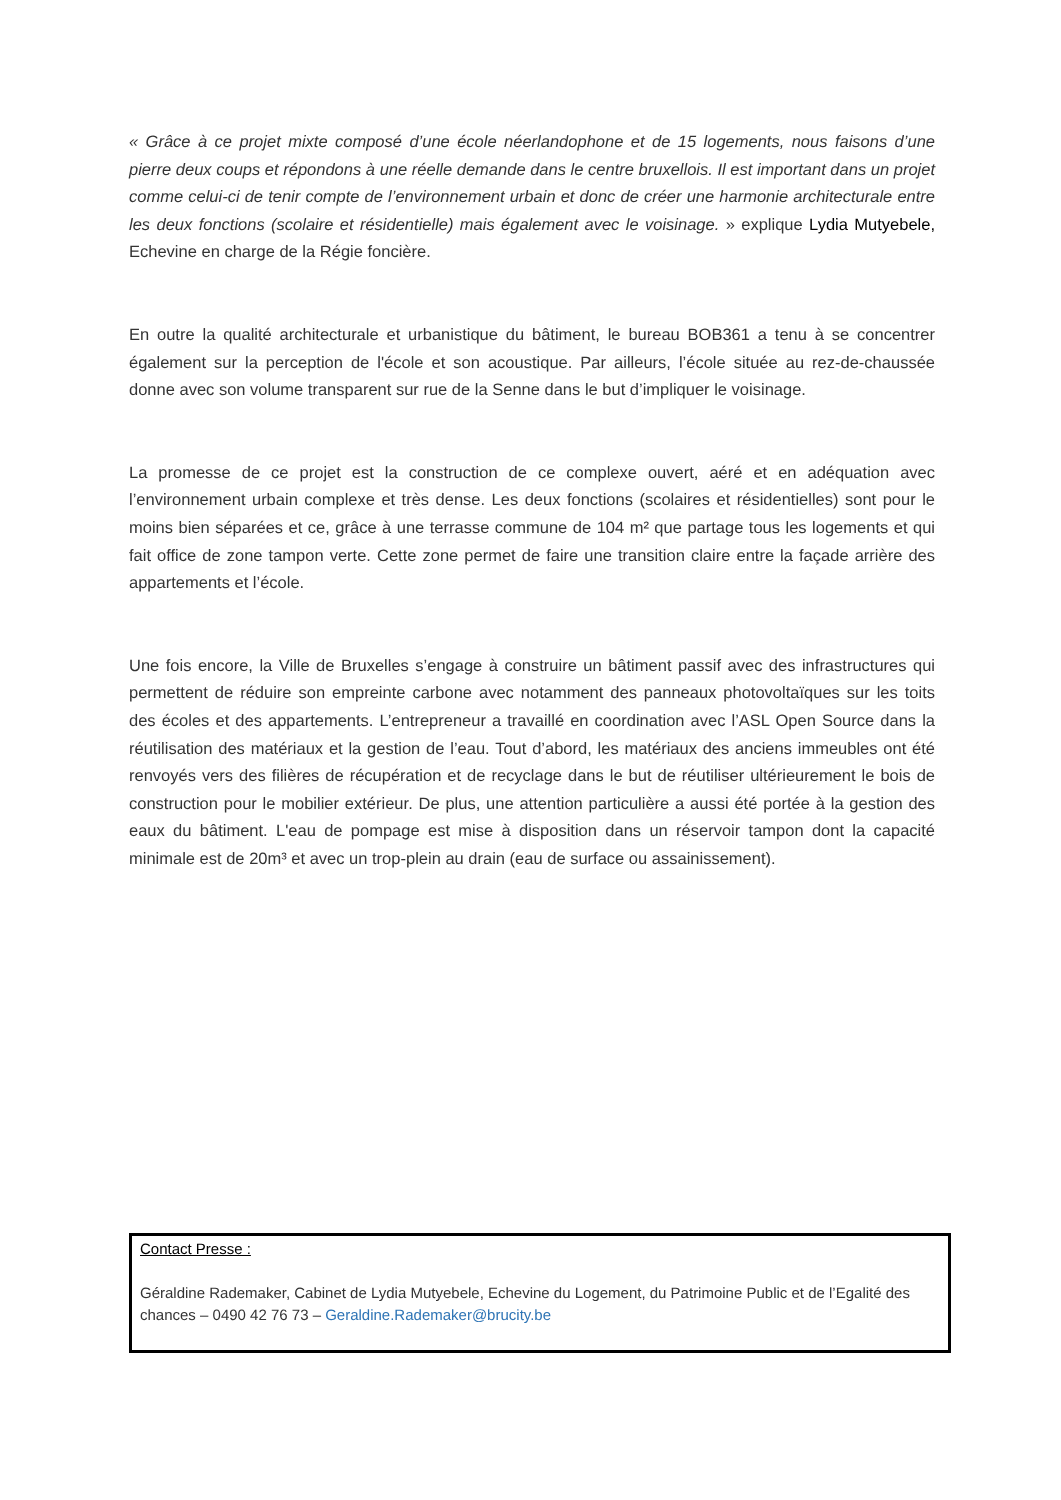« Grâce à ce projet mixte composé d’une école néerlandophone et de 15 logements, nous faisons d’une pierre deux coups et répondons à une réelle demande dans le centre bruxellois. Il est important dans un projet comme celui-ci de tenir compte de l’environnement urbain et donc de créer une harmonie architecturale entre les deux fonctions (scolaire et résidentielle) mais également avec le voisinage. » explique Lydia Mutyebele, Echevine en charge de la Régie foncière.
En outre la qualité architecturale et urbanistique du bâtiment, le bureau BOB361 a tenu à se concentrer également sur la perception de l'école et son acoustique. Par ailleurs, l’école située au rez-de-chaussée donne avec son volume transparent sur rue de la Senne dans le but d’impliquer le voisinage.
La promesse de ce projet est la construction de ce complexe ouvert, aéré et en adéquation avec l’environnement urbain complexe et très dense. Les deux fonctions (scolaires et résidentielles) sont pour le moins bien séparées et ce, grâce à une terrasse commune de 104 m² que partage tous les logements et qui fait office de zone tampon verte. Cette zone permet de faire une transition claire entre la façade arrière des appartements et l’école.
Une fois encore, la Ville de Bruxelles s’engage à construire un bâtiment passif avec des infrastructures qui permettent de réduire son empreinte carbone avec notamment des panneaux photovoltaïques sur les toits des écoles et des appartements. L’entrepreneur a travaillé en coordination avec l’ASL Open Source dans la réutilisation des matériaux et la gestion de l’eau. Tout d’abord, les matériaux des anciens immeubles ont été renvoyés vers des filières de récupération et de recyclage dans le but de réutiliser ultérieurement le bois de construction pour le mobilier extérieur. De plus, une attention particulière a aussi été portée à la gestion des eaux du bâtiment. L'eau de pompage est mise à disposition dans un réservoir tampon dont la capacité minimale est de 20m³ et avec un trop-plein au drain (eau de surface ou assainissement).
Contact Presse :
Géraldine Rademaker, Cabinet de Lydia Mutyebele, Echevine du Logement, du Patrimoine Public et de l’Egalité des chances – 0490 42 76 73 – Geraldine.Rademaker@brucity.be